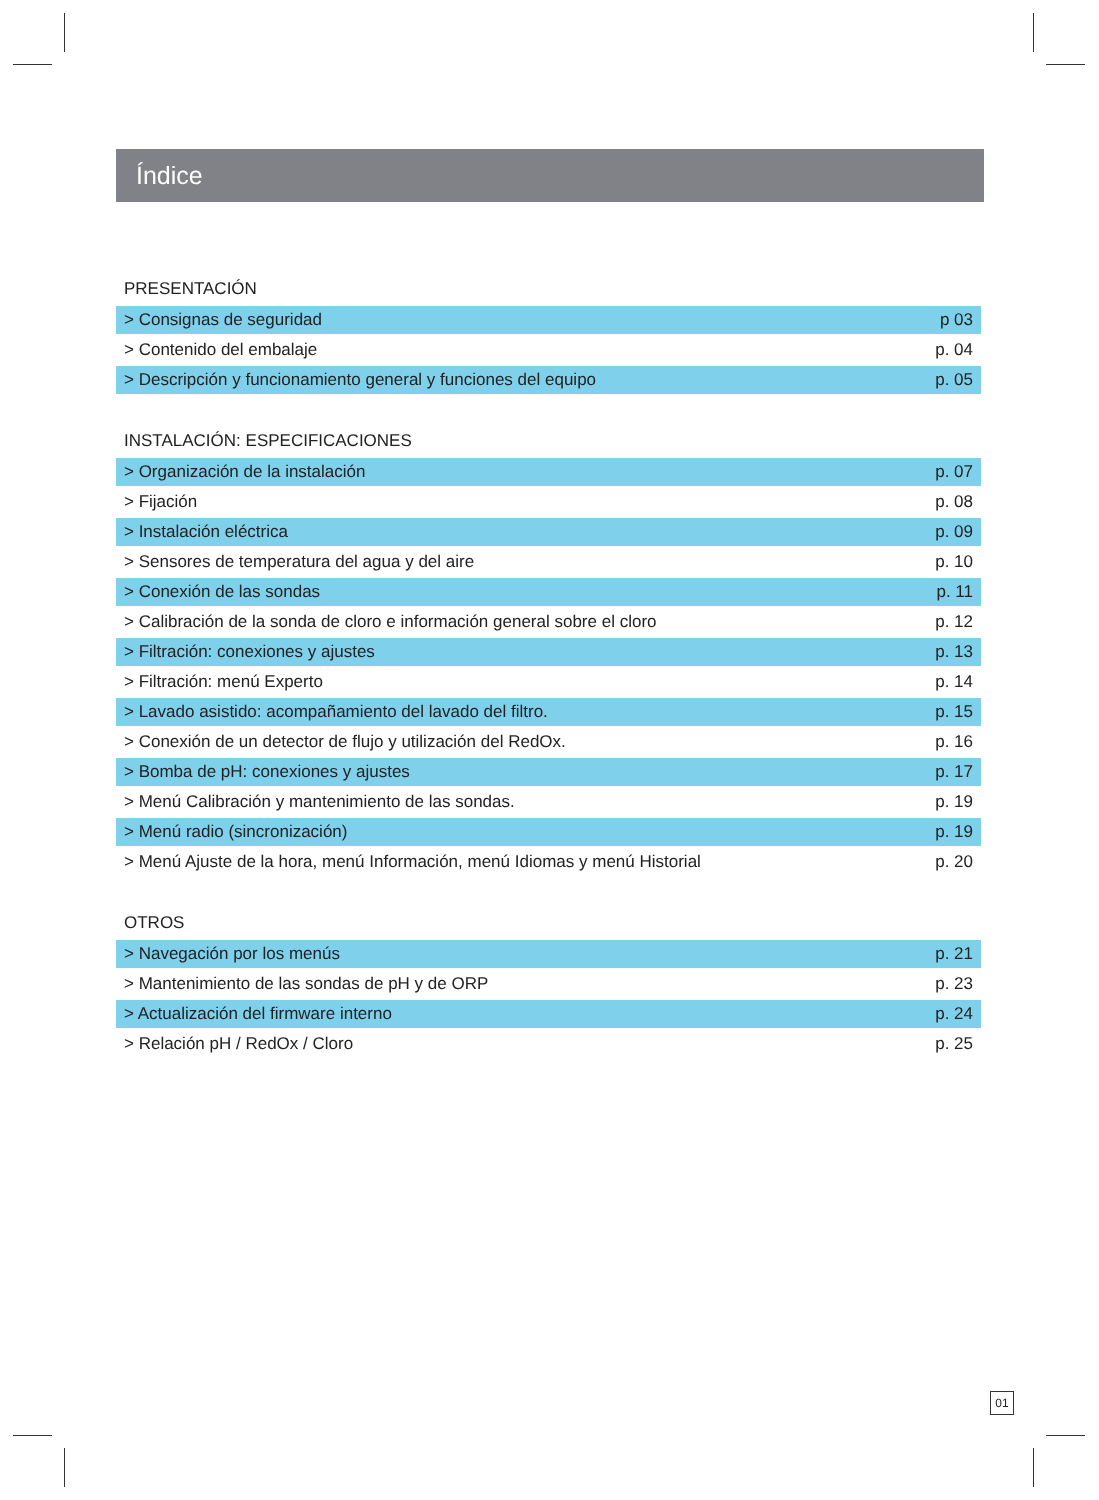Índice
PRESENTACIÓN
| > Consignas de seguridad | p 03 |
| > Contenido del embalaje | p. 04 |
| > Descripción y funcionamiento general y funciones del equipo | p. 05 |
INSTALACIÓN: ESPECIFICACIONES
| > Organización de la instalación | p. 07 |
| > Fijación | p. 08 |
| > Instalación eléctrica | p. 09 |
| > Sensores de temperatura del agua y del aire | p. 10 |
| > Conexión de las sondas | p. 11 |
| > Calibración de la sonda de cloro e información general sobre el cloro | p. 12 |
| > Filtración: conexiones y ajustes | p. 13 |
| > Filtración: menú Experto | p. 14 |
| > Lavado asistido: acompañamiento del lavado del filtro. | p. 15 |
| > Conexión de un detector de flujo y utilización del RedOx. | p. 16 |
| > Bomba de pH: conexiones y ajustes | p. 17 |
| > Menú Calibración y mantenimiento de las sondas. | p. 19 |
| > Menú radio (sincronización) | p. 19 |
| > Menú Ajuste de la hora, menú Información, menú Idiomas y menú Historial | p. 20 |
OTROS
| > Navegación por los menús | p. 21 |
| > Mantenimiento de las sondas de pH y de ORP | p. 23 |
| > Actualización del firmware interno | p. 24 |
| > Relación pH / RedOx / Cloro | p. 25 |
01